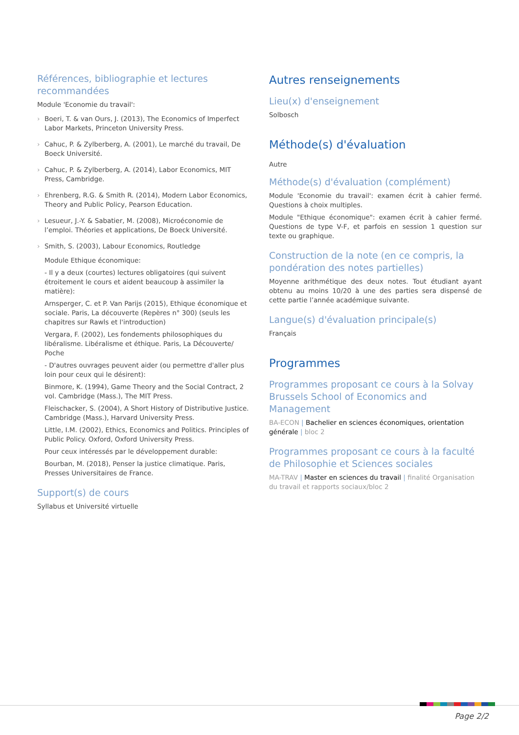Références, bibliographie et lectures recommandées
Module 'Economie du travail':
Boeri, T. & van Ours, J. (2013), The Economics of Imperfect Labor Markets, Princeton University Press.
Cahuc, P. & Zylberberg, A. (2001), Le marché du travail, De Boeck Université.
Cahuc, P. & Zylberberg, A. (2014), Labor Economics, MIT Press, Cambridge.
Ehrenberg, R.G. & Smith R. (2014), Modern Labor Economics, Theory and Public Policy, Pearson Education.
Lesueur, J.-Y. & Sabatier, M. (2008), Microéconomie de l’emploi. Théories et applications, De Boeck Université.
Smith, S. (2003), Labour Economics, Routledge
Module Ethique économique:
- Il y a deux (courtes) lectures obligatoires (qui suivent étroitement le cours et aident beaucoup à assimiler la matière):
Arnsperger, C. et P. Van Parijs (2015), Ethique économique et sociale. Paris, La découverte (Repères n° 300) (seuls les chapitres sur Rawls et l'introduction)
Vergara, F. (2002), Les fondements philosophiques du libéralisme. Libéralisme et éthique. Paris, La Découverte/ Poche
- D'autres ouvrages peuvent aider (ou permettre d'aller plus loin pour ceux qui le désirent):
Binmore, K. (1994), Game Theory and the Social Contract, 2 vol. Cambridge (Mass.), The MIT Press.
Fleischacker, S. (2004), A Short History of Distributive Justice. Cambridge (Mass.), Harvard University Press.
Little, I.M. (2002), Ethics, Economics and Politics. Principles of Public Policy. Oxford, Oxford University Press.
Pour ceux intéressés par le développement durable:
Bourban, M. (2018), Penser la justice climatique. Paris, Presses Universitaires de France.
Support(s) de cours
Syllabus et Université virtuelle
Autres renseignements
Lieu(x) d'enseignement
Solbosch
Méthode(s) d'évaluation
Autre
Méthode(s) d'évaluation (complément)
Module 'Economie du travail': examen écrit à cahier fermé. Questions à choix multiples.
Module "Ethique économique": examen écrit à cahier fermé. Questions de type V-F, et parfois en session 1 question sur texte ou graphique.
Construction de la note (en ce compris, la pondération des notes partielles)
Moyenne arithmétique des deux notes. Tout étudiant ayant obtenu au moins 10/20 à une des parties sera dispensé de cette partie l’année académique suivante.
Langue(s) d'évaluation principale(s)
Français
Programmes
Programmes proposant ce cours à la Solvay Brussels School of Economics and Management
BA-ECON | Bachelier en sciences économiques, orientation générale | bloc 2
Programmes proposant ce cours à la faculté de Philosophie et Sciences sociales
MA-TRAV | Master en sciences du travail | finalité Organisation du travail et rapports sociaux/bloc 2
Page 2/2